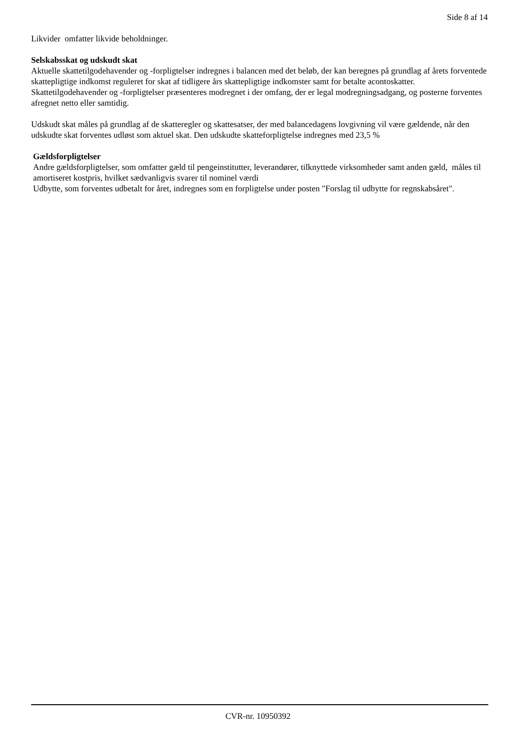Side 8 af 14
Likvider omfatter likvide beholdninger.
Selskabsskat og udskudt skat
Aktuelle skattetilgodehavender og -forpligtelser indregnes i balancen med det beløb, der kan beregnes på grundlag af årets forventede skattepligtige indkomst reguleret for skat af tidligere års skattepligtige indkomster samt for betalte acontoskatter. Skattetilgodehavender og -forpligtelser præsenteres modregnet i der omfang, der er legal modregningsadgang, og posterne forventes afregnet netto eller samtidig.
Udskudt skat måles på grundlag af de skatteregler og skattesatser, der med balancedagens lovgivning vil være gældende, når den udskudte skat forventes udløst som aktuel skat. Den udskudte skatteforpligtelse indregnes med 23,5 %
Gældsforpligtelser
Andre gældsforpligtelser, som omfatter gæld til pengeinstitutter, leverandører, tilknyttede virksomheder samt anden gæld, måles til amortiseret kostpris, hvilket sædvanligvis svarer til nominel værdi
Udbytte, som forventes udbetalt for året, indregnes som en forpligtelse under posten "Forslag til udbytte for regnskabsåret".
CVR-nr. 10950392